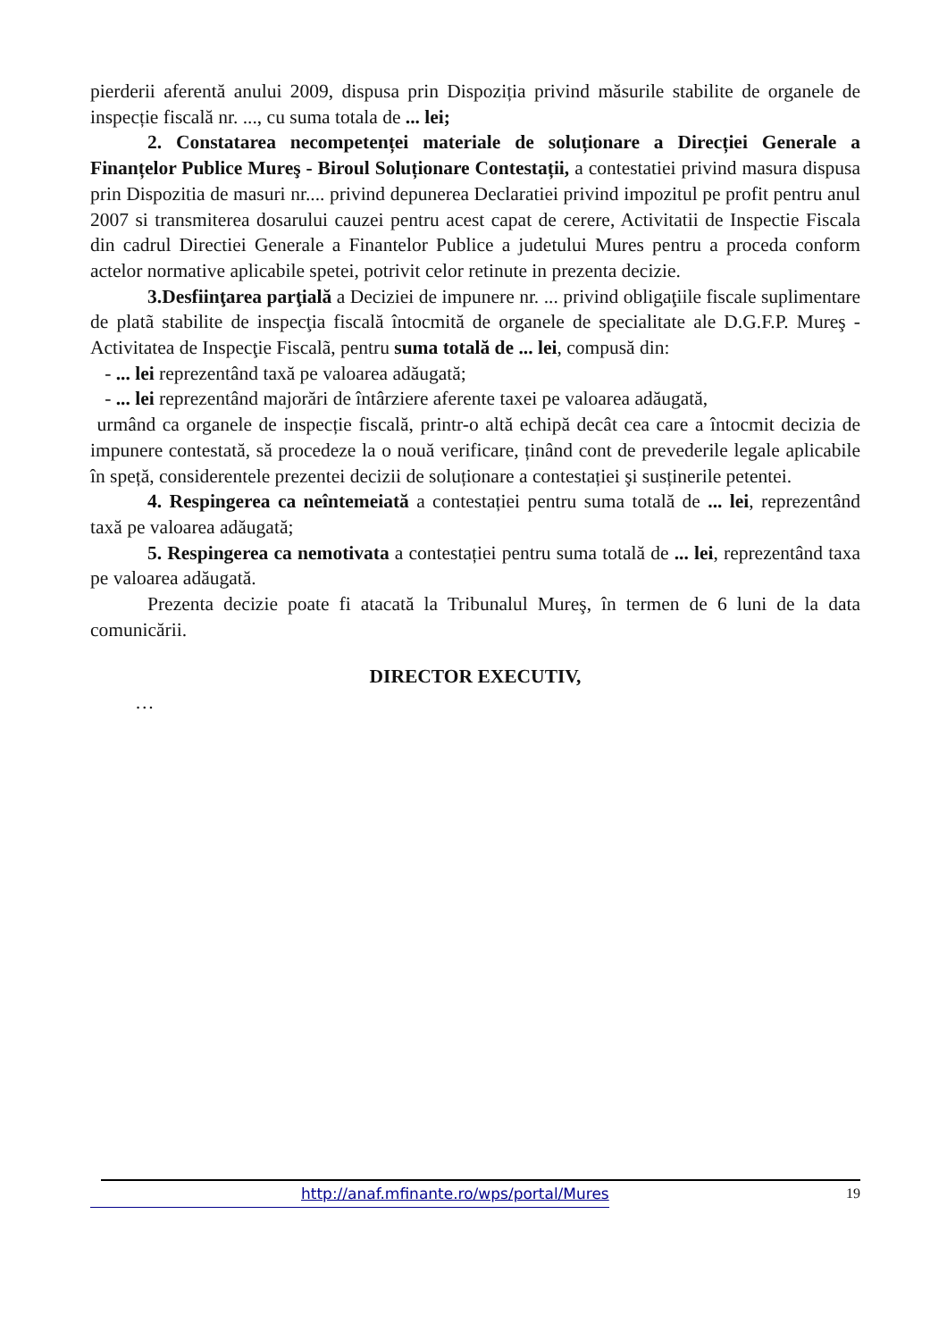pierderii aferentă anului 2009, dispusa prin Dispoziția privind măsurile stabilite de organele de inspecție fiscală nr. ..., cu suma totala de ... lei;
2. Constatarea necompetenței materiale de soluționare a Direcției Generale a Finanțelor Publice Mureş - Biroul Soluționare Contestații, a contestatiei privind masura dispusa prin Dispozitia de masuri nr.... privind depunerea Declaratiei privind impozitul pe profit pentru anul 2007 si transmiterea dosarului cauzei pentru acest capat de cerere, Activitatii de Inspectie Fiscala din cadrul Directiei Generale a Finantelor Publice a judetului Mures pentru a proceda conform actelor normative aplicabile spetei, potrivit celor retinute in prezenta decizie.
3.Desfiinţarea parţială a Deciziei de impunere nr. ... privind obligaţiile fiscale suplimentare de platã stabilite de inspecţia fiscală întocmită de organele de specialitate ale D.G.F.P. Mureş - Activitatea de Inspecţie Fiscalã, pentru suma totală de ... lei, compusă din:
- ... lei reprezentând taxă pe valoarea adăugată;
- ... lei reprezentând majorări de întârziere aferente taxei pe valoarea adăugată,
urmând ca organele de inspecție fiscală, printr-o altă echipă decât cea care a întocmit decizia de impunere contestată, să procedeze la o nouă verificare, ținând cont de prevederile legale aplicabile în speță, considerentele prezentei decizii de soluționare a contestației şi susținerile petentei.
4. Respingerea ca neîntemeiată a contestației pentru suma totală de ... lei, reprezentând taxă pe valoarea adăugată;
5. Respingerea ca nemotivata a contestației pentru suma totală de ... lei, reprezentând taxa pe valoarea adăugată.
Prezenta decizie poate fi atacată la Tribunalul Mureş, în termen de 6 luni de la data comunicării.
DIRECTOR EXECUTIV,
…
http://anaf.mfinante.ro/wps/portal/Mures 19